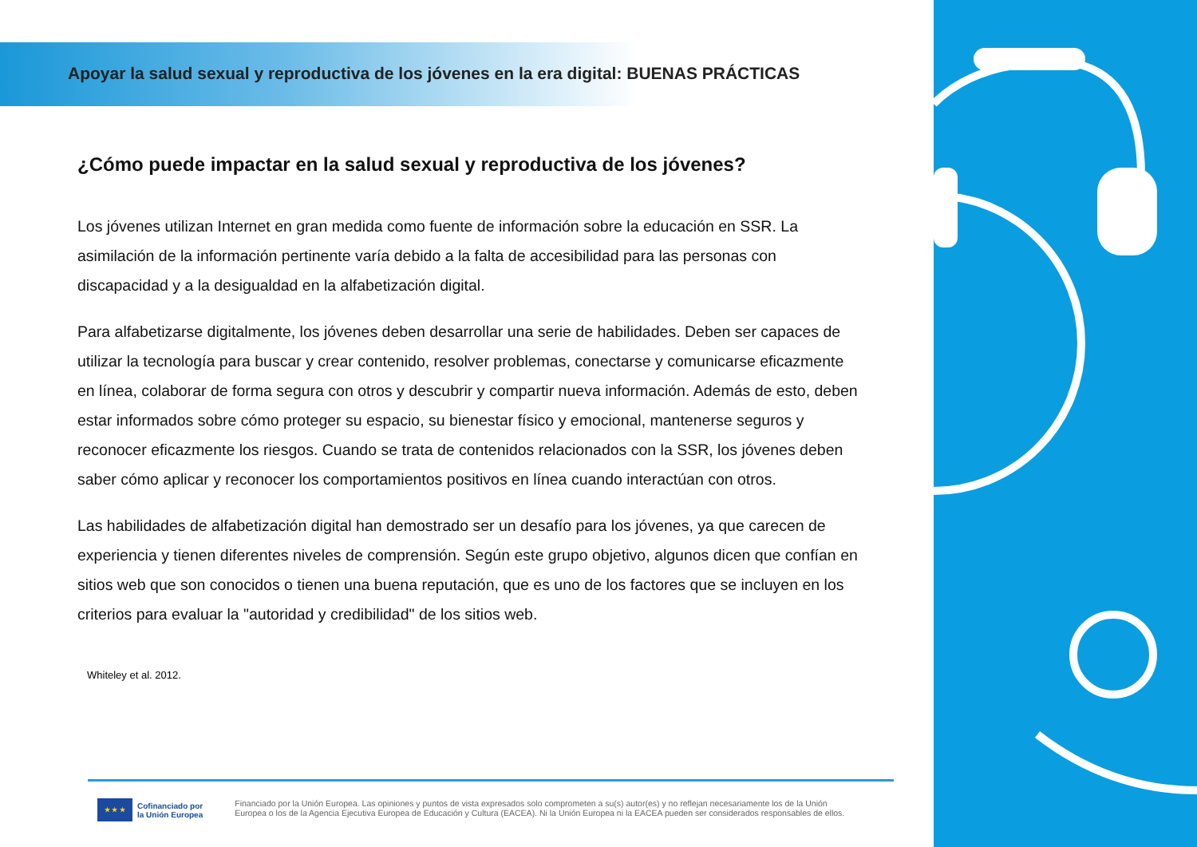Apoyar la salud sexual y reproductiva de los jóvenes en la era digital: BUENAS PRÁCTICAS
¿Cómo puede impactar en la salud sexual y reproductiva de los jóvenes?
Los jóvenes utilizan Internet en gran medida como fuente de información sobre la educación en SSR. La asimilación de la información pertinente varía debido a la falta de accesibilidad para las personas con discapacidad y a la desigualdad en la alfabetización digital.
Para alfabetizarse digitalmente, los jóvenes deben desarrollar una serie de habilidades. Deben ser capaces de utilizar la tecnología para buscar y crear contenido, resolver problemas, conectarse y comunicarse eficazmente en línea, colaborar de forma segura con otros y descubrir y compartir nueva información. Además de esto, deben estar informados sobre cómo proteger su espacio, su bienestar físico y emocional, mantenerse seguros y reconocer eficazmente los riesgos. Cuando se trata de contenidos relacionados con la SSR, los jóvenes deben saber cómo aplicar y reconocer los comportamientos positivos en línea cuando interactúan con otros.
Las habilidades de alfabetización digital han demostrado ser un desafío para los jóvenes, ya que carecen de experiencia y tienen diferentes niveles de comprensión. Según este grupo objetivo, algunos dicen que confían en sitios web que son conocidos o tienen una buena reputación, que es uno de los factores que se incluyen en los criterios para evaluar la "autoridad y credibilidad" de los sitios web.
Whiteley et al. 2012.
★ ★ ★
Cofinanciado por
la Unión Europea
Financiado por la Unión Europea. Las opiniones y puntos de vista expresados solo comprometen a su(s) autor(es) y no reflejan necesariamente los de la Unión
Europea o los de la Agencia Ejecutiva Europea de Educación y Cultura (EACEA). Ni la Unión Europea ni la EACEA pueden ser considerados responsables de ellos.